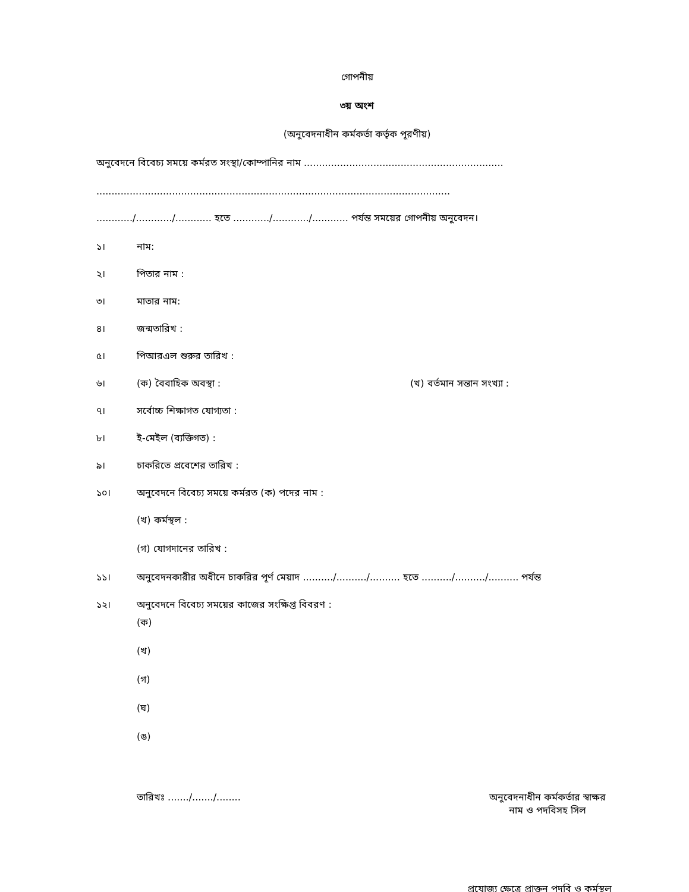গোপনীয়
৩য় অংশ
(অনুবেদনাধীন কর্মকর্তা কর্তৃক পূরণীয়)
অনুবেদনে বিবেচ্য সময়ে কর্মরত সংস্থা/কোম্পানির নাম ..................................................................
.....................................................................................................................
............/............/............ হতে ............/............/............ পর্যন্ত সময়ের গোপনীয় অনুবেদন।
১। নাম:
২। পিতার নাম :
৩। মাতার নাম:
৪। জন্মতারিখ :
৫। পিআরএল শুরুর তারিখ :
৬। (ক) বৈবাহিক অবস্থা : (খ) বর্তমান সন্তান সংখ্যা :
৭। সর্বোচ্চ শিক্ষাগত যোগ্যতা :
৮। ই-মেইল (ব্যক্তিগত) :
৯। চাকরিতে প্রবেশের তারিখ :
১০। অনুবেদনে বিবেচ্য সময়ে কর্মরত (ক) পদের নাম :
(খ) কর্মস্থল :
(গ) যোগদানের তারিখ :
১১। অনুবেদনকারীর অধীনে চাকরির পূর্ণ মেয়াদ ........../........../.......... হতে ........../........../.......... পর্যন্ত
১২। অনুবেদনে বিবেচ্য সময়ের কাজের সংক্ষিপ্ত বিবরণ :
(ক)
(খ)
(গ)
(ঘ)
(ঙ)
তারিখঃ ......./......./........
অনুবেদনাধীন কর্মকর্তার স্বাক্ষর
নাম ও পদবিসহ সিল
প্রযোজ্য ক্ষেত্রে প্রাক্তন পদবি ও কর্মস্থল